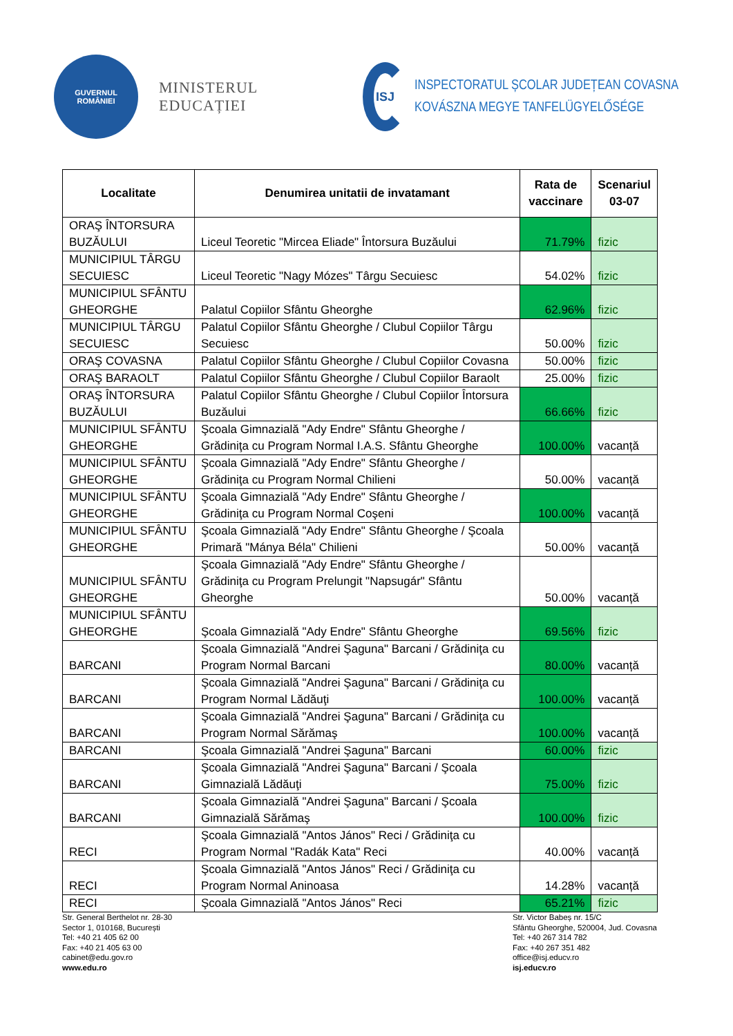GUVERNUL
ROMÂNIEI
MINISTERUL EDUCAȚIEI
ISJ
INSPECTORATUL ȘCOLAR JUDEȚEAN COVASNA
KOVÁSZNA MEGYE TANFELÜGYELŐSÉGE
| Localitate | Denumirea unitatii de invatamant | Rata de vaccinare | Scenariul 03-07 |
| --- | --- | --- | --- |
| ORAŞ ÎNTORSURA BUZĂULUI | Liceul Teoretic "Mircea Eliade" Întorsura Buzăului | 71.79% | fizic |
| MUNICIPIUL TÂRGU SECUIESC | Liceul Teoretic "Nagy Mózes" Târgu Secuiesc | 54.02% | fizic |
| MUNICIPIUL SFÂNTU GHEORGHE | Palatul Copiilor Sfântu Gheorghe | 62.96% | fizic |
| MUNICIPIUL TÂRGU SECUIESC | Palatul Copiilor Sfântu Gheorghe / Clubul Copiilor Târgu Secuiesc | 50.00% | fizic |
| ORAŞ COVASNA | Palatul Copiilor Sfântu Gheorghe / Clubul Copiilor Covasna | 50.00% | fizic |
| ORAŞ BARAOLT | Palatul Copiilor Sfântu Gheorghe / Clubul Copiilor Baraolt | 25.00% | fizic |
| ORAŞ ÎNTORSURA BUZĂULUI | Palatul Copiilor Sfântu Gheorghe / Clubul Copiilor Întorsura Buzăului | 66.66% | fizic |
| MUNICIPIUL SFÂNTU GHEORGHE | Şcoala Gimnazială "Ady Endre" Sfântu Gheorghe / Grădiniţa cu Program Normal I.A.S. Sfântu Gheorghe | 100.00% | vacanță |
| MUNICIPIUL SFÂNTU GHEORGHE | Şcoala Gimnazială "Ady Endre" Sfântu Gheorghe / Grădiniţa cu Program Normal Chilieni | 50.00% | vacanță |
| MUNICIPIUL SFÂNTU GHEORGHE | Şcoala Gimnazială "Ady Endre" Sfântu Gheorghe / Grădiniţa cu Program Normal Coşeni | 100.00% | vacanță |
| MUNICIPIUL SFÂNTU GHEORGHE | Şcoala Gimnazială "Ady Endre" Sfântu Gheorghe / Şcoala Primară "Mánya Béla" Chilieni | 50.00% | vacanță |
| MUNICIPIUL SFÂNTU GHEORGHE | Şcoala Gimnazială "Ady Endre" Sfântu Gheorghe / Grădiniţa cu Program Prelungit "Napsugár" Sfântu Gheorghe | 50.00% | vacanță |
| MUNICIPIUL SFÂNTU GHEORGHE | Şcoala Gimnazială "Ady Endre" Sfântu Gheorghe | 69.56% | fizic |
| BARCANI | Şcoala Gimnazială "Andrei Şaguna" Barcani / Grădiniţa cu Program Normal Barcani | 80.00% | vacanță |
| BARCANI | Şcoala Gimnazială "Andrei Şaguna" Barcani / Grădiniţa cu Program Normal Lădăuţi | 100.00% | vacanță |
| BARCANI | Şcoala Gimnazială "Andrei Şaguna" Barcani / Grădiniţa cu Program Normal Sărămaş | 100.00% | vacanță |
| BARCANI | Şcoala Gimnazială "Andrei Şaguna" Barcani | 60.00% | fizic |
| BARCANI | Şcoala Gimnazială "Andrei Şaguna" Barcani / Şcoala Gimnazială Lădăuţi | 75.00% | fizic |
| BARCANI | Şcoala Gimnazială "Andrei Şaguna" Barcani / Şcoala Gimnazială Sărămaş | 100.00% | fizic |
| RECI | Şcoala Gimnazială "Antos János" Reci / Grădiniţa cu Program Normal "Radák Kata" Reci | 40.00% | vacanță |
| RECI | Şcoala Gimnazială "Antos János" Reci / Grădiniţa cu Program Normal Aninoasa | 14.28% | vacanță |
| RECI | Şcoala Gimnazială "Antos János" Reci | 65.21% | fizic |
Str. General Berthelot nr. 28-30
Sector 1, 010168, București
Tel: +40 21 405 62 00
Fax: +40 21 405 63 00
cabinet@edu.gov.ro
www.edu.ro
Str. Victor Babeș nr. 15/C
Sfântu Gheorghe, 520004, Jud. Covasna
Tel: +40 267 314 782
Fax: +40 267 351 482
office@isj.educv.ro
isj.educv.ro